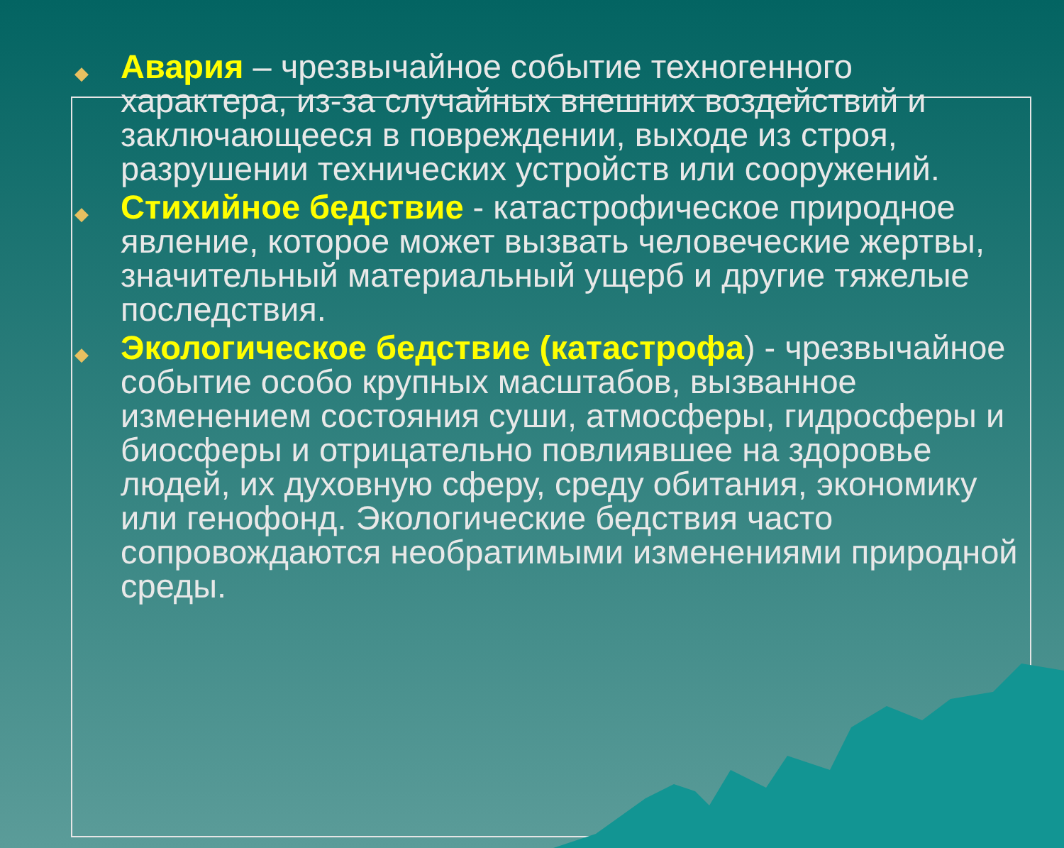◆
Авария – чрезвычайное событие техногенного характера, из-за случайных внешних воздействий и заключающееся в повреждении, выходе из строя, разрушении технических устройств или сооружений.
◆
Стихийное бедствие - катастрофическое природное явление, которое может вызвать человеческие жертвы, значительный материальный ущерб и другие тяжелые последствия.
◆
Экологическое бедствие (катастрофа) - чрезвычайное событие особо крупных масштабов, вызванное изменением состояния суши, атмосферы, гидросферы и биосферы и отрицательно повлиявшее на здоровье людей, их духовную сферу, среду обитания, экономику или генофонд. Экологические бедствия часто сопровождаются необратимыми изменениями природной среды.